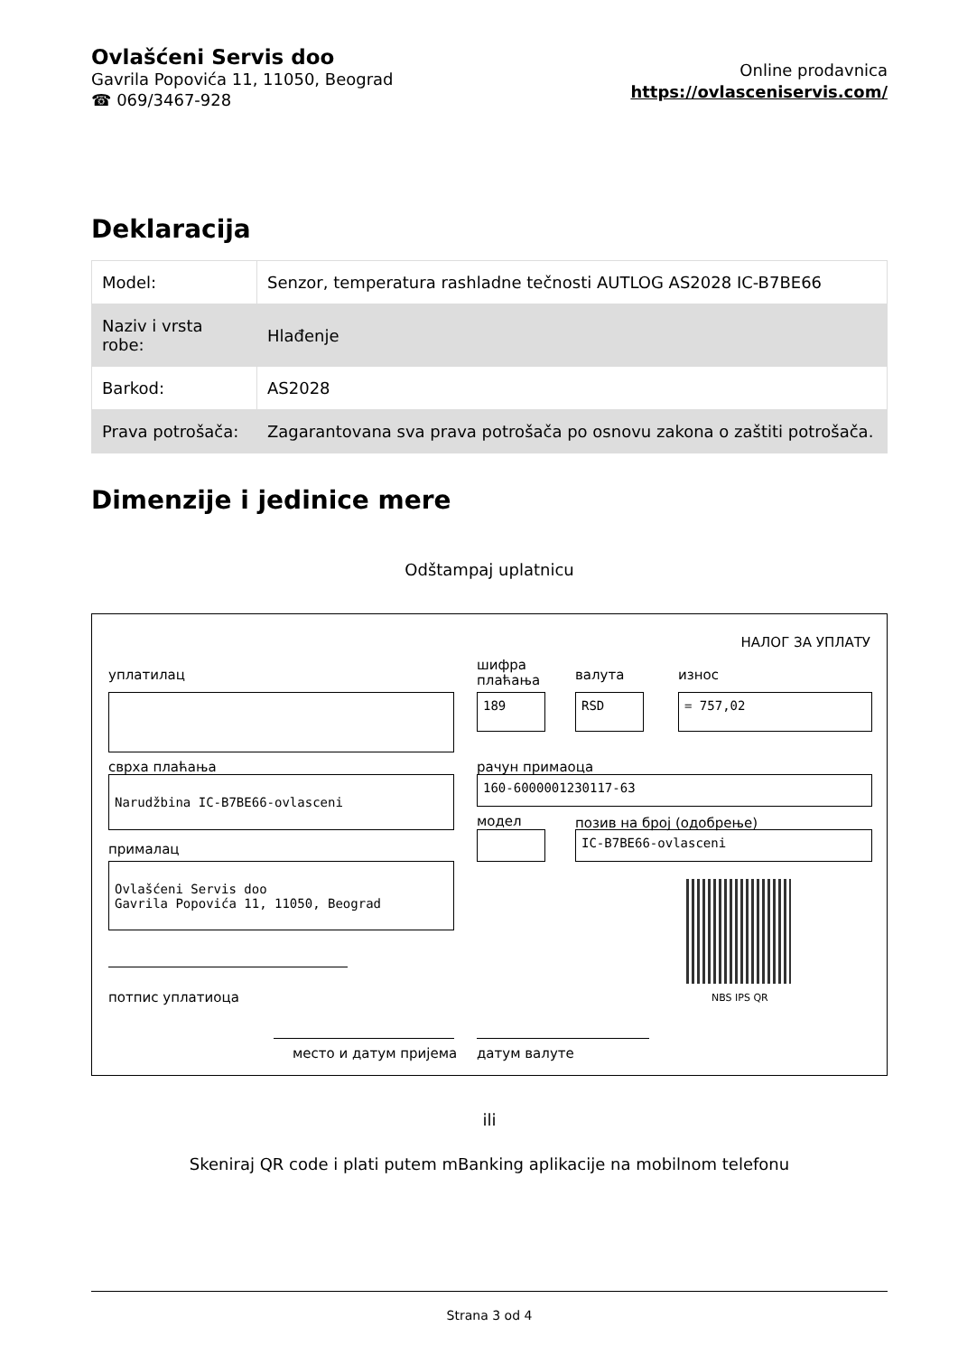Ovlašćeni Servis doo
Gavrila Popovića 11, 11050, Beograd
☎ 069/3467-928
Online prodavnica
https://ovlasceniservis.com/
Deklaracija
| Model: | Senzor, temperatura rashladne tečnosti AUTLOG AS2028 IC-B7BE66 |
| Naziv i vrsta robe: | Hlađenje |
| Barkod: | AS2028 |
| Prava potrošača: | Zagarantovana sva prava potrošača po osnovu zakona o zaštiti potrošača. |
Dimenzije i jedinice mere
Odštampaj uplatnicu
НАЛОГ ЗА УПЛАТУ
уплатилац
шифра
плаћања
валута износ
189 RSD = 757,02
сврха плаћања рачун примаоца
Narudžbina IC-B7BE66-ovlasceni 160-6000001230117-63
модел позив на број (одобрење)
IC-B7BE66-ovlasceni
прималац
Ovlašćeni Servis doo
Gavrila Popovića 11, 11050, Beograd
NBS IPS QR
потпис уплатиоца
место и датум пријема датум валуте
ili
Skeniraj QR code i plati putem mBanking aplikacije na mobilnom telefonu
Strana 3 od 4